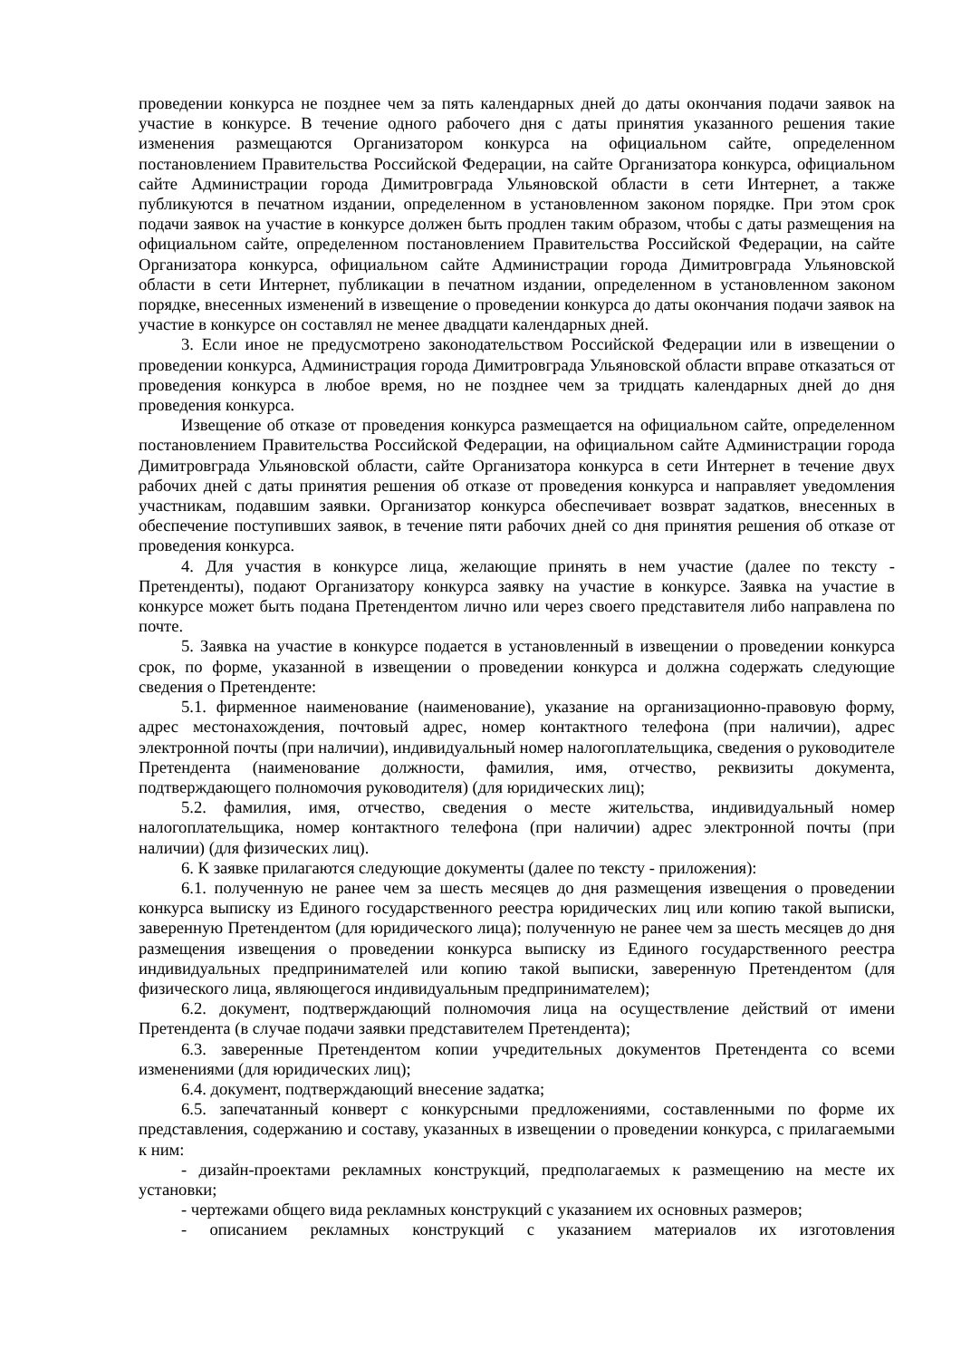проведении конкурса не позднее чем за пять календарных дней до даты окончания подачи заявок на участие в конкурсе. В течение одного рабочего дня с даты принятия указанного решения такие изменения размещаются Организатором конкурса на официальном сайте, определенном постановлением Правительства Российской Федерации, на сайте Организатора конкурса, официальном сайте Администрации города Димитровграда Ульяновской области в сети Интернет, а также публикуются в печатном издании, определенном в установленном законом порядке. При этом срок подачи заявок на участие в конкурсе должен быть продлен таким образом, чтобы с даты размещения на официальном сайте, определенном постановлением Правительства Российской Федерации, на сайте Организатора конкурса, официальном сайте Администрации города Димитровграда Ульяновской области в сети Интернет, публикации в печатном издании, определенном в установленном законом порядке, внесенных изменений в извещение о проведении конкурса до даты окончания подачи заявок на участие в конкурсе он составлял не менее двадцати календарных дней.
3. Если иное не предусмотрено законодательством Российской Федерации или в извещении о проведении конкурса, Администрация города Димитровграда Ульяновской области вправе отказаться от проведения конкурса в любое время, но не позднее чем за тридцать календарных дней до дня проведения конкурса.
Извещение об отказе от проведения конкурса размещается на официальном сайте, определенном постановлением Правительства Российской Федерации, на официальном сайте Администрации города Димитровграда Ульяновской области, сайте Организатора конкурса в сети Интернет в течение двух рабочих дней с даты принятия решения об отказе от проведения конкурса и направляет уведомления участникам, подавшим заявки. Организатор конкурса обеспечивает возврат задатков, внесенных в обеспечение поступивших заявок, в течение пяти рабочих дней со дня принятия решения об отказе от проведения конкурса.
4. Для участия в конкурсе лица, желающие принять в нем участие (далее по тексту - Претенденты), подают Организатору конкурса заявку на участие в конкурсе. Заявка на участие в конкурсе может быть подана Претендентом лично или через своего представителя либо направлена по почте.
5. Заявка на участие в конкурсе подается в установленный в извещении о проведении конкурса срок, по форме, указанной в извещении о проведении конкурса и должна содержать следующие сведения о Претенденте:
5.1. фирменное наименование (наименование), указание на организационно-правовую форму, адрес местонахождения, почтовый адрес, номер контактного телефона (при наличии), адрес электронной почты (при наличии), индивидуальный номер налогоплательщика, сведения о руководителе Претендента (наименование должности, фамилия, имя, отчество, реквизиты документа, подтверждающего полномочия руководителя) (для юридических лиц);
5.2. фамилия, имя, отчество, сведения о месте жительства, индивидуальный номер налогоплательщика, номер контактного телефона (при наличии) адрес электронной почты (при наличии) (для физических лиц).
6. К заявке прилагаются следующие документы (далее по тексту - приложения):
6.1. полученную не ранее чем за шесть месяцев до дня размещения извещения о проведении конкурса выписку из Единого государственного реестра юридических лиц или копию такой выписки, заверенную Претендентом (для юридического лица); полученную не ранее чем за шесть месяцев до дня размещения извещения о проведении конкурса выписку из Единого государственного реестра индивидуальных предпринимателей или копию такой выписки, заверенную Претендентом (для физического лица, являющегося индивидуальным предпринимателем);
6.2. документ, подтверждающий полномочия лица на осуществление действий от имени Претендента (в случае подачи заявки представителем Претендента);
6.3. заверенные Претендентом копии учредительных документов Претендента со всеми изменениями (для юридических лиц);
6.4. документ, подтверждающий внесение задатка;
6.5. запечатанный конверт с конкурсными предложениями, составленными по форме их представления, содержанию и составу, указанных в извещении о проведении конкурса, с прилагаемыми к ним:
- дизайн-проектами рекламных конструкций, предполагаемых к размещению на месте их установки;
- чертежами общего вида рекламных конструкций с указанием их основных размеров;
- описанием рекламных конструкций с указанием материалов их изготовления